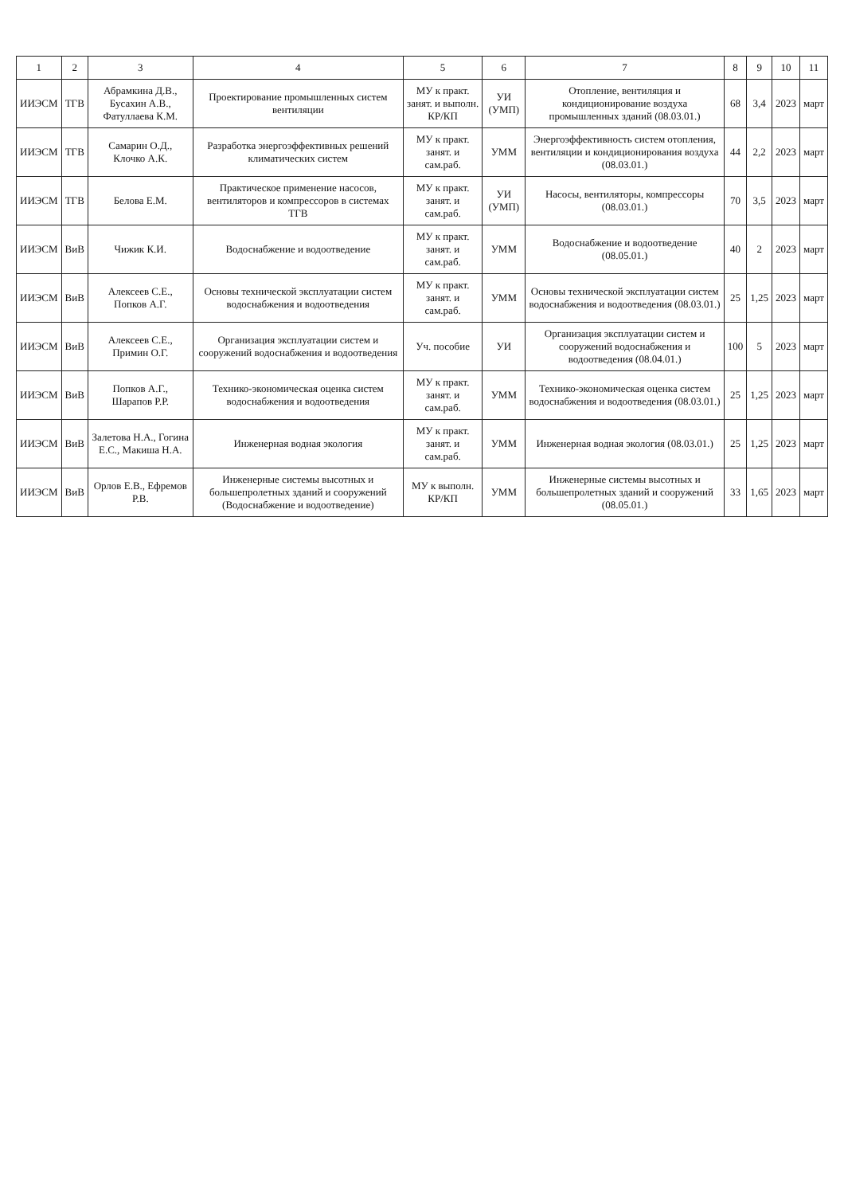| 1 | 2 | 3 | 4 | 5 | 6 | 7 | 8 | 9 | 10 | 11 |
| --- | --- | --- | --- | --- | --- | --- | --- | --- | --- | --- |
| ИИЭСМ | ТГВ | Абрамкина Д.В., Бусахин А.В., Фатуллаева К.М. | Проектирование промышленных систем вентиляции | МУ к практ. занят. и выполн. КР/КП | УИ (УМП) | Отопление, вентиляция и кондиционирование воздуха промышленных зданий (08.03.01.) | 68 | 3,4 | 2023 | март |
| ИИЭСМ | ТГВ | Самарин О.Д., Клочко А.К. | Разработка энергоэффективных решений климатических систем | МУ к практ. занят. и сам.раб. | УММ | Энергоэффективность систем отопления, вентиляции и кондиционирования воздуха (08.03.01.) | 44 | 2,2 | 2023 | март |
| ИИЭСМ | ТГВ | Белова Е.М. | Практическое применение насосов, вентиляторов и компрессоров в системах ТГВ | МУ к практ. занят. и сам.раб. | УИ (УМП) | Насосы, вентиляторы, компрессоры (08.03.01.) | 70 | 3,5 | 2023 | март |
| ИИЭСМ | ВиВ | Чижик К.И. | Водоснабжение и водоотведение | МУ к практ. занят. и сам.раб. | УММ | Водоснабжение и водоотведение (08.05.01.) | 40 | 2 | 2023 | март |
| ИИЭСМ | ВиВ | Алексеев С.Е., Попков А.Г. | Основы технической эксплуатации систем водоснабжения и водоотведения | МУ к практ. занят. и сам.раб. | УММ | Основы технической эксплуатации систем водоснабжения и водоотведения (08.03.01.) | 25 | 1,25 | 2023 | март |
| ИИЭСМ | ВиВ | Алексеев С.Е., Примин О.Г. | Организация эксплуатации систем и сооружений водоснабжения и водоотведения | Уч. пособие | УИ | Организация эксплуатации систем и сооружений водоснабжения и водоотведения (08.04.01.) | 100 | 5 | 2023 | март |
| ИИЭСМ | ВиВ | Попков А.Г., Шарапов Р.Р. | Технико-экономическая оценка систем водоснабжения и водоотведения | МУ к практ. занят. и сам.раб. | УММ | Технико-экономическая оценка систем водоснабжения и водоотведения (08.03.01.) | 25 | 1,25 | 2023 | март |
| ИИЭСМ | ВиВ | Залетова Н.А., Гогина Е.С., Макиша Н.А. | Инженерная водная экология | МУ к практ. занят. и сам.раб. | УММ | Инженерная водная экология (08.03.01.) | 25 | 1,25 | 2023 | март |
| ИИЭСМ | ВиВ | Орлов Е.В., Ефремов Р.В. | Инженерные системы высотных и большепролетных зданий и сооружений (Водоснабжение и водоотведение) | МУ к выполн. КР/КП | УММ | Инженерные системы высотных и большепролетных зданий и сооружений (08.05.01.) | 33 | 1,65 | 2023 | март |